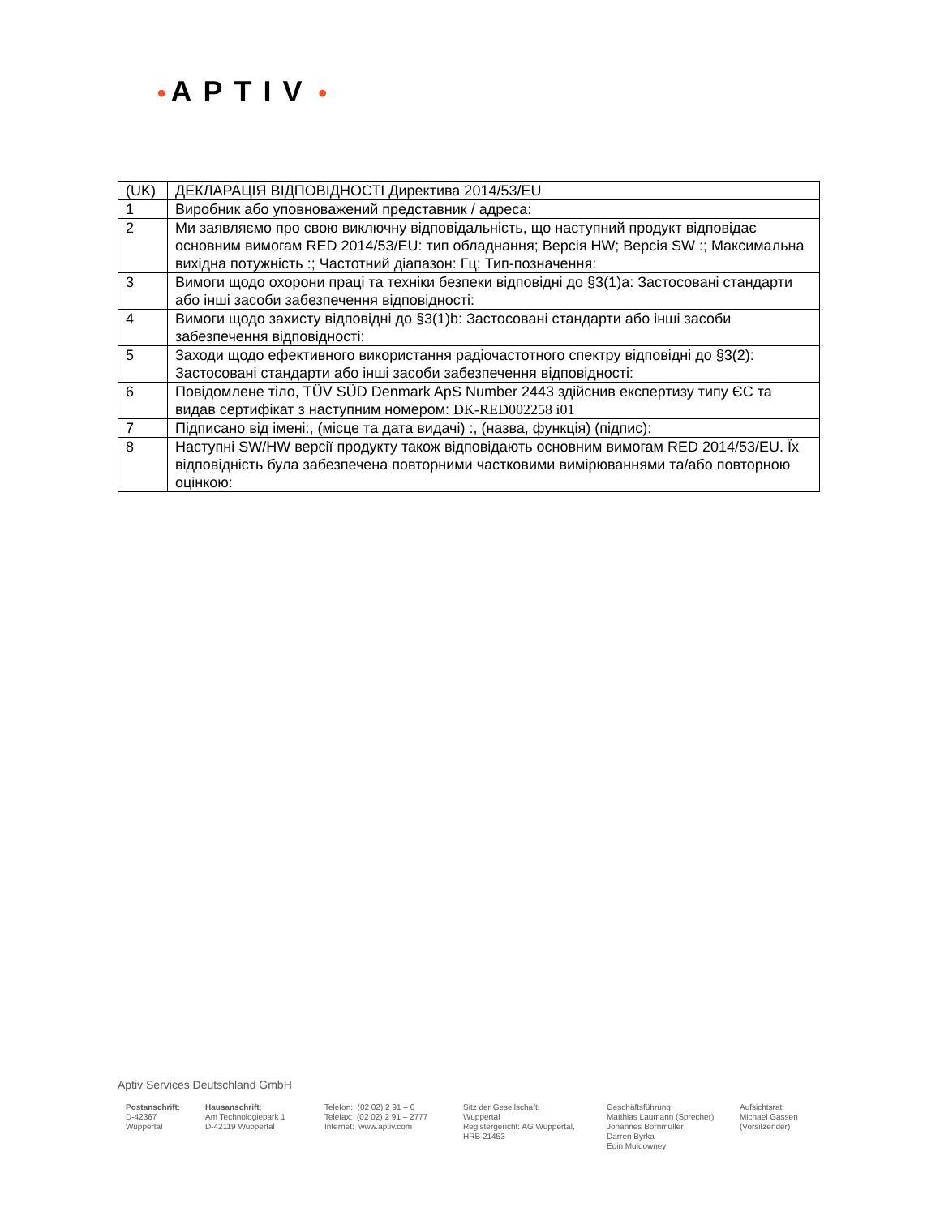• APTIV •
| (UK) | ДЕКЛАРАЦІЯ ВІДПОВІДНОСТІ Директива 2014/53/EU |
| 1 | Виробник або уповноважений представник / адреса: |
| 2 | Ми заявляємо про свою виключну відповідальність, що наступний продукт відповідає основним вимогам RED 2014/53/EU: тип обладнання; Версія HW; Версія SW :; Максимальна вихідна потужність :; Частотний діапазон: Гц; Тип-позначення: |
| 3 | Вимоги щодо охорони праці та техніки безпеки відповідні до §3(1)a: Застосовані стандарти або інші засоби забезпечення відповідності: |
| 4 | Вимоги щодо захисту відповідні до §3(1)b: Застосовані стандарти або інші засоби забезпечення відповідності: |
| 5 | Заходи щодо ефективного використання радіочастотного спектру відповідні до §3(2): Застосовані стандарти або інші засоби забезпечення відповідності: |
| 6 | Повідомлене тіло, TÜV SÜD Denmark ApS Number 2443 здійснив експертизу типу ЄС та видав сертифікат з наступним номером: DK-RED002258 i01 |
| 7 | Підписано від імені:, (місце та дата видачі) :, (назва, функція) (підпис): |
| 8 | Наступні SW/HW версії продукту також відповідають основним вимогам RED 2014/53/EU. Їх відповідність була забезпечена повторними частковими вимірюваннями та/або повторною оцінкою: |
Aptiv Services Deutschland GmbH
Postanschrift:
D-42367
Wuppertal
Hausanschrift:
Am Technologiepark 1
D-42119 Wuppertal
Telefon: (02 02) 2 91 – 0
Telefax: (02 02) 2 91 – 2777
Internet: www.aptiv.com
Sitz der Gesellschaft:
Wuppertal
Registergericht: AG Wuppertal,
HRB 21453
Geschäftsführung:
Matthias Laumann (Sprecher)
Johannes Bornmüller
Darren Byrka
Eoin Muldowney
Aufsichtsrat:
Michael Gassen
(Vorsitzender)